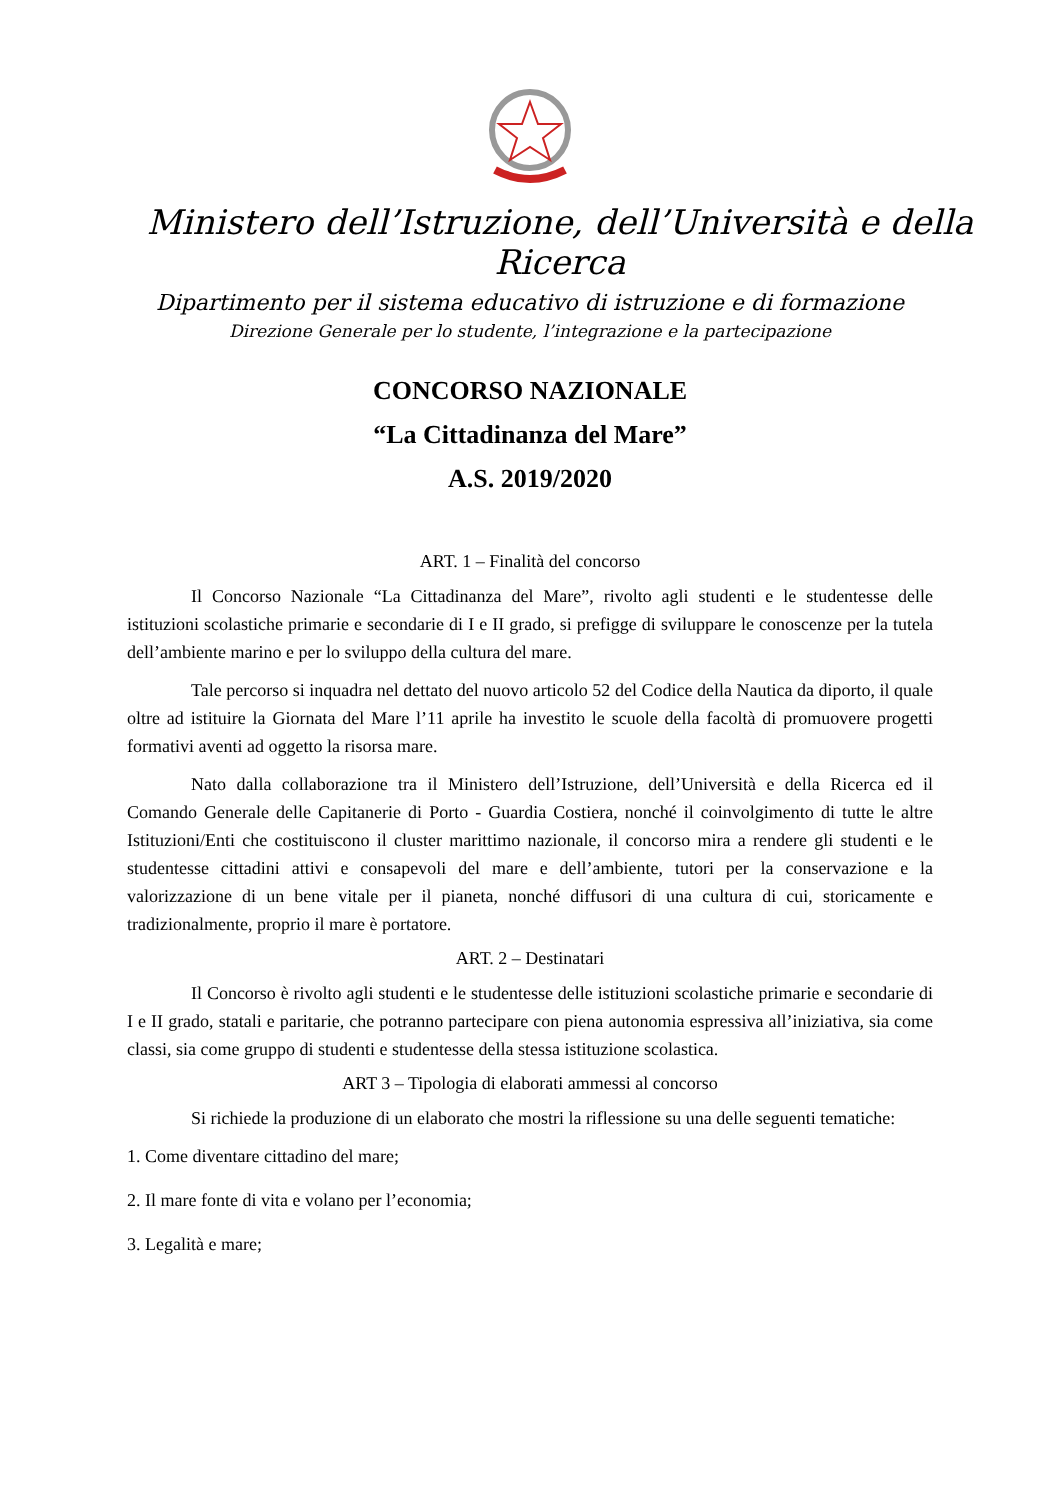Ministero dell’Istruzione, dell’Università e della Ricerca
Dipartimento per il sistema educativo di istruzione e di formazione
Direzione Generale per lo studente, l’integrazione e la partecipazione
CONCORSO NAZIONALE
“La Cittadinanza del Mare”
A.S. 2019/2020
ART. 1 – Finalità del concorso
Il Concorso Nazionale “La Cittadinanza del Mare”, rivolto agli studenti e le studentesse delle istituzioni scolastiche primarie e secondarie di I e II grado, si prefigge di sviluppare le conoscenze per la tutela dell’ambiente marino e per lo sviluppo della cultura del mare.
Tale percorso si inquadra nel dettato del nuovo articolo 52 del Codice della Nautica da diporto, il quale oltre ad istituire la Giornata del Mare l’11 aprile ha investito le scuole della facoltà di promuovere progetti formativi aventi ad oggetto la risorsa mare.
Nato dalla collaborazione tra il Ministero dell’Istruzione, dell’Università e della Ricerca ed il Comando Generale delle Capitanerie di Porto - Guardia Costiera, nonché il coinvolgimento di tutte le altre Istituzioni/Enti che costituiscono il cluster marittimo nazionale, il concorso mira a rendere gli studenti e le studentesse cittadini attivi e consapevoli del mare e dell’ambiente, tutori per la conservazione e la valorizzazione di un bene vitale per il pianeta, nonché diffusori di una cultura di cui, storicamente e tradizionalmente, proprio il mare è portatore.
ART. 2 – Destinatari
Il Concorso è rivolto agli studenti e le studentesse delle istituzioni scolastiche primarie e secondarie di I e II grado, statali e paritarie, che potranno partecipare con piena autonomia espressiva all’iniziativa, sia come classi, sia come gruppo di studenti e studentesse della stessa istituzione scolastica.
ART 3 – Tipologia di elaborati ammessi al concorso
Si richiede la produzione di un elaborato che mostri la riflessione su una delle seguenti tematiche:
1. Come diventare cittadino del mare;
2. Il mare fonte di vita e volano per l’economia;
3. Legalità e mare;